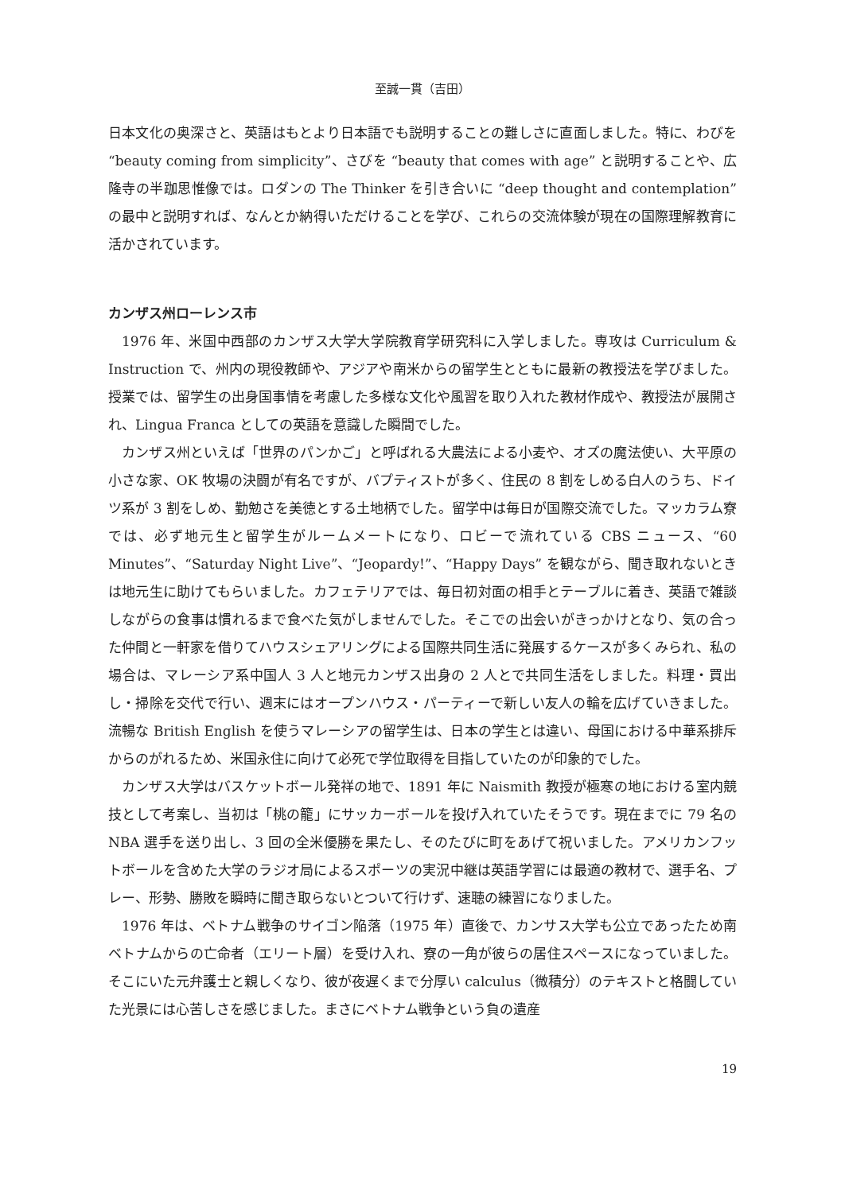至誠一貫（吉田）
日本文化の奥深さと、英語はもとより日本語でも説明することの難しさに直面しました。特に、わびを “beauty coming from simplicity”、さびを “beauty that comes with age” と説明することや、広隆寺の半跏思惟像では。ロダンの The Thinker を引き合いに “deep thought and contemplation” の最中と説明すれば、なんとか納得いただけることを学び、これらの交流体験が現在の国際理解教育に活かされています。
カンザス州ローレンス市
1976 年、米国中西部のカンザス大学大学院教育学研究科に入学しました。専攻は Curriculum & Instruction で、州内の現役教師や、アジアや南米からの留学生とともに最新の教授法を学びました。授業では、留学生の出身国事情を考慮した多様な文化や風習を取り入れた教材作成や、教授法が展開され、Lingua Franca としての英語を意識した瞬間でした。
カンザス州といえば「世界のパンかご」と呼ばれる大農法による小麦や、オズの魔法使い、大平原の小さな家、OK 牧場の決闘が有名ですが、バプティストが多く、住民の 8 割をしめる白人のうち、ドイツ系が 3 割をしめ、勤勉さを美徳とする土地柄でした。留学中は毎日が国際交流でした。マッカラム寮では、必ず地元生と留学生がルームメートになり、ロビーで流れている CBS ニュース、“60 Minutes”、“Saturday Night Live”、“Jeopardy!”、“Happy Days” を観ながら、聞き取れないときは地元生に助けてもらいました。カフェテリアでは、毎日初対面の相手とテーブルに着き、英語で雑談しながらの食事は慣れるまで食べた気がしませんでした。そこでの出会いがきっかけとなり、気の合った仲間と一軒家を借りてハウスシェアリングによる国際共同生活に発展するケースが多くみられ、私の場合は、マレーシア系中国人 3 人と地元カンザス出身の 2 人とで共同生活をしました。料理・買出し・掃除を交代で行い、週末にはオープンハウス・パーティーで新しい友人の輪を広げていきました。流暢な British English を使うマレーシアの留学生は、日本の学生とは違い、母国における中華系排斥からのがれるため、米国永住に向けて必死で学位取得を目指していたのが印象的でした。
カンザス大学はバスケットボール発祥の地で、1891 年に Naismith 教授が極寒の地における室内競技として考案し、当初は「桃の籠」にサッカーボールを投げ入れていたそうです。現在までに 79 名の NBA 選手を送り出し、3 回の全米優勝を果たし、そのたびに町をあげて祝いました。アメリカンフットボールを含めた大学のラジオ局によるスポーツの実況中継は英語学習には最適の教材で、選手名、プレー、形勢、勝敗を瞬時に聞き取らないとついて行けず、速聴の練習になりました。
1976 年は、ベトナム戦争のサイゴン陥落（1975 年）直後で、カンサス大学も公立であったため南ベトナムからの亡命者（エリート層）を受け入れ、寮の一角が彼らの居住スペースになっていました。そこにいた元弁護士と親しくなり、彼が夜遅くまで分厚い calculus（微積分）のテキストと格闘していた光景には心苦しさを感じました。まさにベトナム戦争という負の遺産
19